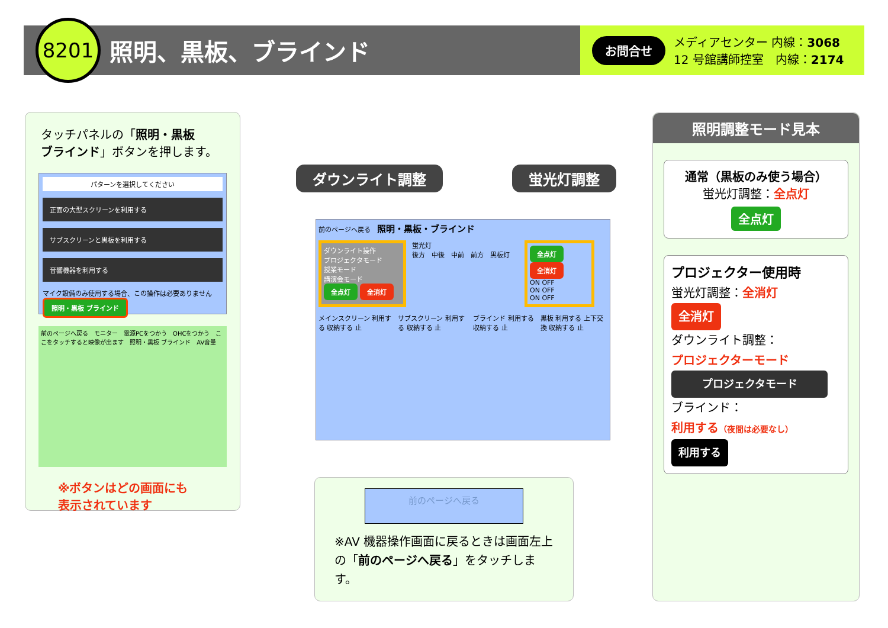8201
照明、黒板、ブラインド
お問合せ メディアセンター 内線：3068
12 号館講師控室　内線：2174
タッチパネルの「照明・黒板
ブラインド」ボタンを押します。
パターンを選択してください
正面の大型スクリーンを利用する
サブスクリーンと黒板を利用する
音響機器を利用する
マイク設備のみ使用する場合、この操作は必要ありません 照明・黒板 ブラインド
前のページへ戻る　モニター　電源PCをつかう　OHCをつかう　ここをタッチすると映像が出ます　照明・黒板 ブラインド　AV音量
※ボタンはどの画面にも
表示されています
ダウンライト調整 蛍光灯調整
前のページへ戻る　照明・黒板・ブラインド
ダウンライト操作
プロジェクタモード
授業モード
講演会モード
全点灯 全消灯
蛍光灯
後方　中後　中前　前方　黒板灯
全点灯 全消灯
ON OFF
ON OFF
ON OFF
メインスクリーン 利用する 収納する 止 サブスクリーン 利用する 収納する 止 ブラインド 利用する 収納する 止 黒板 利用する 上下交換 収納する 止
前のページへ戻る
※AV 機器操作画面に戻るときは画面左上の「前のページへ戻る」をタッチします。
照明調整モード見本
通常（黒板のみ使う場合）
蛍光灯調整：全点灯
全点灯
プロジェクター使用時
蛍光灯調整：全消灯
全消灯
ダウンライト調整：
プロジェクターモード
プロジェクタモード
ブラインド：
利用する（夜間は必要なし）
利用する